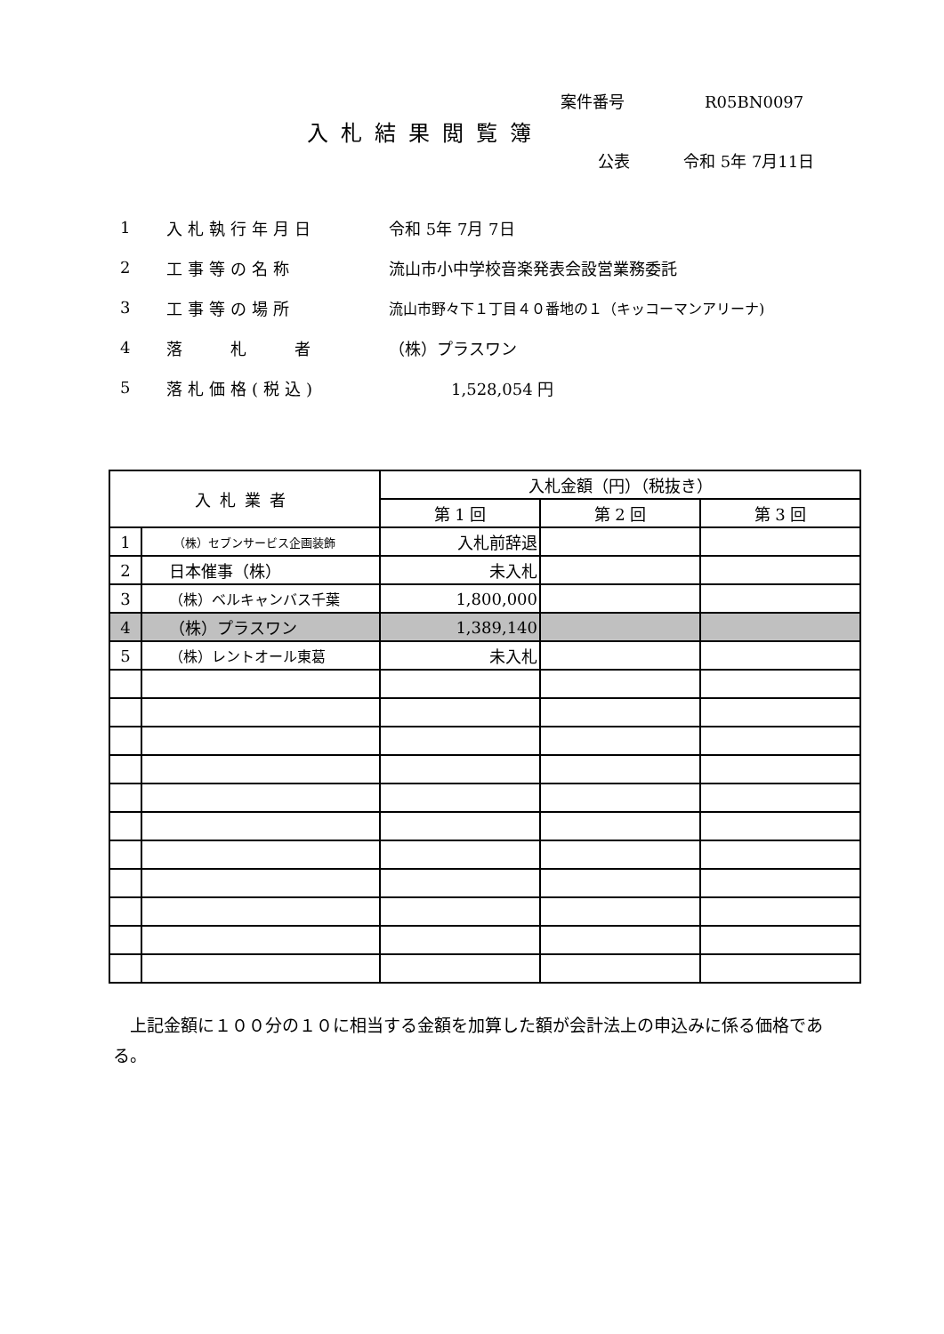案件番号 R05BN0097
入札結果閲覧簿
公表 令和 5年 7月11日
1 入札執行年月日 令和 5年 7月 7日
2 工事等の名称 流山市小中学校音楽発表会設営業務委託
3 工事等の場所 流山市野々下１丁目４０番地の１（キッコーマンアリーナ)
4 落　　札　　者 （株）プラスワン
5 落札価格(税込) 1,528,054 円
| 入札業者 | | 入札金額（円）（税抜き） | | |
| --- | --- | --- | --- | --- |
| | | 第 1 回 | 第 2 回 | 第 3 回 |
| 1 | （株）セブンサービス企画装飾 | 入札前辞退 | | |
| 2 | 日本催事（株） | 未入札 | | |
| 3 | （株）ベルキャンバス千葉 | 1,800,000 | | |
| 4 | （株）プラスワン | 1,389,140 | | |
| 5 | （株）レントオール東葛 | 未入札 | | |
上記金額に１００分の１０に相当する金額を加算した額が会計法上の申込みに係る価格である。